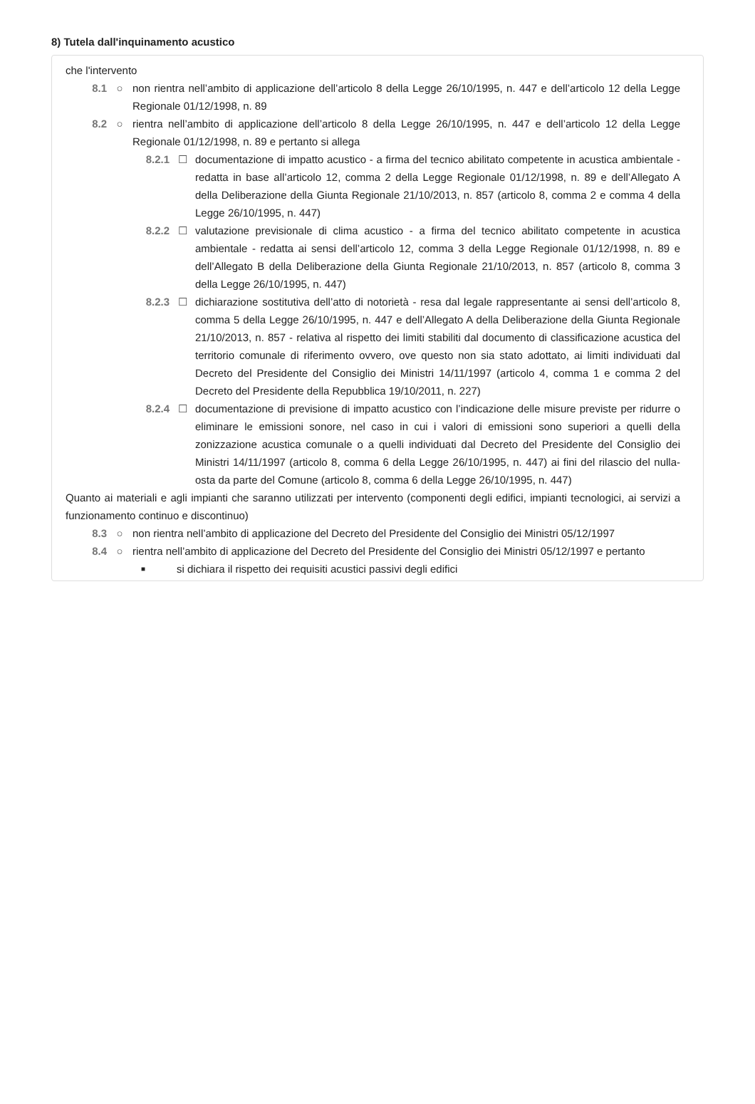8) Tutela dall'inquinamento acustico
che l'intervento
8.1 ○ non rientra nell’ambito di applicazione dell’articolo 8 della Legge 26/10/1995, n. 447 e dell’articolo 12 della Legge Regionale 01/12/1998, n. 89
8.2 ○ rientra nell’ambito di applicazione dell’articolo 8 della Legge 26/10/1995, n. 447 e dell’articolo 12 della Legge Regionale 01/12/1998, n. 89 e pertanto si allega
8.2.1 ☐ documentazione di impatto acustico - a firma del tecnico abilitato competente in acustica ambientale - redatta in base all’articolo 12, comma 2 della Legge Regionale 01/12/1998, n. 89 e dell’Allegato A della Deliberazione della Giunta Regionale 21/10/2013, n. 857 (articolo 8, comma 2 e comma 4 della Legge 26/10/1995, n. 447)
8.2.2 ☐ valutazione previsionale di clima acustico - a firma del tecnico abilitato competente in acustica ambientale - redatta ai sensi dell’articolo 12, comma 3 della Legge Regionale 01/12/1998, n. 89 e dell’Allegato B della Deliberazione della Giunta Regionale 21/10/2013, n. 857 (articolo 8, comma 3 della Legge 26/10/1995, n. 447)
8.2.3 ☐ dichiarazione sostitutiva dell’atto di notorietà - resa dal legale rappresentante ai sensi dell’articolo 8, comma 5 della Legge 26/10/1995, n. 447 e dell’Allegato A della Deliberazione della Giunta Regionale 21/10/2013, n. 857 - relativa al rispetto dei limiti stabiliti dal documento di classificazione acustica del territorio comunale di riferimento ovvero, ove questo non sia stato adottato, ai limiti individuati dal Decreto del Presidente del Consiglio dei Ministri 14/11/1997 (articolo 4, comma 1 e comma 2 del Decreto del Presidente della Repubblica 19/10/2011, n. 227)
8.2.4 ☐ documentazione di previsione di impatto acustico con l’indicazione delle misure previste per ridurre o eliminare le emissioni sonore, nel caso in cui i valori di emissioni sono superiori a quelli della zonizzazione acustica comunale o a quelli individuati dal Decreto del Presidente del Consiglio dei Ministri 14/11/1997 (articolo 8, comma 6 della Legge 26/10/1995, n. 447) ai fini del rilascio del nulla-osta da parte del Comune (articolo 8, comma 6 della Legge 26/10/1995, n. 447)
Quanto ai materiali e agli impianti che saranno utilizzati per intervento (componenti degli edifici, impianti tecnologici, ai servizi a funzionamento continuo e discontinuo)
8.3 ○ non rientra nell’ambito di applicazione del Decreto del Presidente del Consiglio dei Ministri 05/12/1997
8.4 ○ rientra nell’ambito di applicazione del Decreto del Presidente del Consiglio dei Ministri 05/12/1997 e pertanto
■ si dichiara il rispetto dei requisiti acustici passivi degli edifici